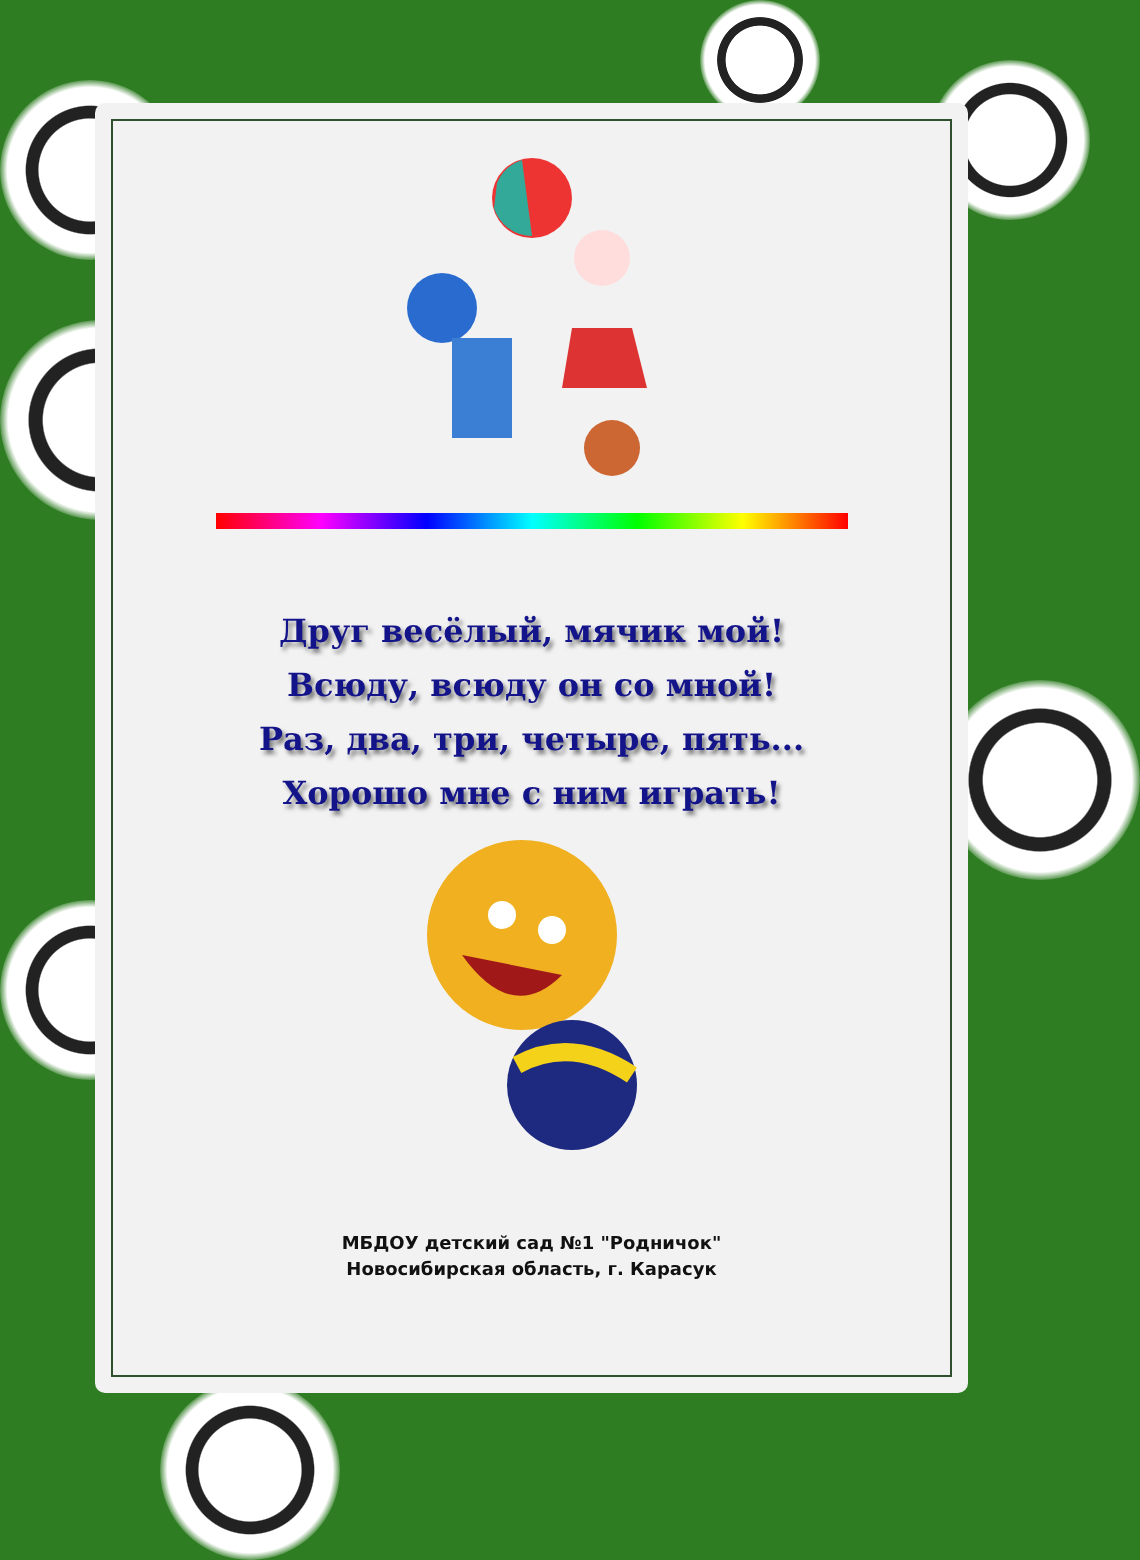Друг весёлый, мячик мой!
Всюду, всюду он со мной!
Раз, два, три, четыре, пять...
Хорошо мне с ним играть!
МБДОУ детский сад №1 "Родничок"
Новосибирская область, г. Карасук